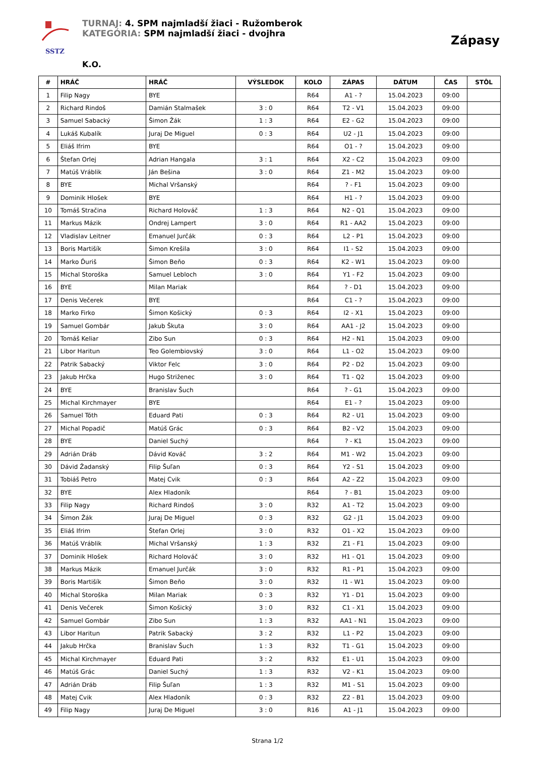SSTZ
TURNAJ: 4. SPM najmladší žiaci - Ružomberok
KATEGÓRIA: SPM najmladší žiaci - dvojhra
Zápasy
K.O.
| # | HRÁČ | HRÁČ | VÝSLEDOK | KOLO | ZÁPAS | DÁTUM | ČAS | STÔL |
| --- | --- | --- | --- | --- | --- | --- | --- | --- |
| 1 | Filip Nagy | BYE | | R64 | A1 - ? | 15.04.2023 | 09:00 | |
| 2 | Richard Rindoš | Damián Stalmašek | 3 : 0 | R64 | T2 - V1 | 15.04.2023 | 09:00 | |
| 3 | Samuel Sabacký | Šimon Žák | 1 : 3 | R64 | E2 - G2 | 15.04.2023 | 09:00 | |
| 4 | Lukáš Kubalík | Juraj De Miguel | 0 : 3 | R64 | U2 - J1 | 15.04.2023 | 09:00 | |
| 5 | Eliáš Ifrim | BYE | | R64 | O1 - ? | 15.04.2023 | 09:00 | |
| 6 | Štefan Orlej | Adrian Hangala | 3 : 1 | R64 | X2 - C2 | 15.04.2023 | 09:00 | |
| 7 | Matúš Vráblik | Ján Bešina | 3 : 0 | R64 | Z1 - M2 | 15.04.2023 | 09:00 | |
| 8 | BYE | Michal Vršanský | | R64 | ? - F1 | 15.04.2023 | 09:00 | |
| 9 | Dominik Hlošek | BYE | | R64 | H1 - ? | 15.04.2023 | 09:00 | |
| 10 | Tomáš Stračina | Richard Holováč | 1 : 3 | R64 | N2 - Q1 | 15.04.2023 | 09:00 | |
| 11 | Markus Mázik | Ondrej Lampert | 3 : 0 | R64 | R1 - AA2 | 15.04.2023 | 09:00 | |
| 12 | Vladislav Leitner | Emanuel Jurčák | 0 : 3 | R64 | L2 - P1 | 15.04.2023 | 09:00 | |
| 13 | Boris Martišík | Šimon Krešila | 3 : 0 | R64 | I1 - S2 | 15.04.2023 | 09:00 | |
| 14 | Marko Ďuriš | Šimon Beňo | 0 : 3 | R64 | K2 - W1 | 15.04.2023 | 09:00 | |
| 15 | Michal Storoška | Samuel Lebloch | 3 : 0 | R64 | Y1 - F2 | 15.04.2023 | 09:00 | |
| 16 | BYE | Milan Mariak | | R64 | ? - D1 | 15.04.2023 | 09:00 | |
| 17 | Denis Večerek | BYE | | R64 | C1 - ? | 15.04.2023 | 09:00 | |
| 18 | Marko Firko | Šimon Košický | 0 : 3 | R64 | I2 - X1 | 15.04.2023 | 09:00 | |
| 19 | Samuel Gombár | Jakub Škuta | 3 : 0 | R64 | AA1 - J2 | 15.04.2023 | 09:00 | |
| 20 | Tomáš Keliar | Zibo Sun | 0 : 3 | R64 | H2 - N1 | 15.04.2023 | 09:00 | |
| 21 | Libor Haritun | Teo Golembiovský | 3 : 0 | R64 | L1 - O2 | 15.04.2023 | 09:00 | |
| 22 | Patrik Sabacký | Viktor Felc | 3 : 0 | R64 | P2 - D2 | 15.04.2023 | 09:00 | |
| 23 | Jakub Hrčka | Hugo Striženec | 3 : 0 | R64 | T1 - Q2 | 15.04.2023 | 09:00 | |
| 24 | BYE | Branislav Šuch | | R64 | ? - G1 | 15.04.2023 | 09:00 | |
| 25 | Michal Kirchmayer | BYE | | R64 | E1 - ? | 15.04.2023 | 09:00 | |
| 26 | Samuel Tóth | Eduard Pati | 0 : 3 | R64 | R2 - U1 | 15.04.2023 | 09:00 | |
| 27 | Michal Popadič | Matúš Grác | 0 : 3 | R64 | B2 - V2 | 15.04.2023 | 09:00 | |
| 28 | BYE | Daniel Suchý | | R64 | ? - K1 | 15.04.2023 | 09:00 | |
| 29 | Adrián Dráb | Dávid Kováč | 3 : 2 | R64 | M1 - W2 | 15.04.2023 | 09:00 | |
| 30 | Dávid Žadanský | Filip Šuľan | 0 : 3 | R64 | Y2 - S1 | 15.04.2023 | 09:00 | |
| 31 | Tobiáš Petro | Matej Cvik | 0 : 3 | R64 | A2 - Z2 | 15.04.2023 | 09:00 | |
| 32 | BYE | Alex Hladoník | | R64 | ? - B1 | 15.04.2023 | 09:00 | |
| 33 | Filip Nagy | Richard Rindoš | 3 : 0 | R32 | A1 - T2 | 15.04.2023 | 09:00 | |
| 34 | Šimon Žák | Juraj De Miguel | 0 : 3 | R32 | G2 - J1 | 15.04.2023 | 09:00 | |
| 35 | Eliáš Ifrim | Štefan Orlej | 3 : 0 | R32 | O1 - X2 | 15.04.2023 | 09:00 | |
| 36 | Matúš Vráblik | Michal Vršanský | 1 : 3 | R32 | Z1 - F1 | 15.04.2023 | 09:00 | |
| 37 | Dominik Hlošek | Richard Holováč | 3 : 0 | R32 | H1 - Q1 | 15.04.2023 | 09:00 | |
| 38 | Markus Mázik | Emanuel Jurčák | 3 : 0 | R32 | R1 - P1 | 15.04.2023 | 09:00 | |
| 39 | Boris Martišík | Šimon Beňo | 3 : 0 | R32 | I1 - W1 | 15.04.2023 | 09:00 | |
| 40 | Michal Storoška | Milan Mariak | 0 : 3 | R32 | Y1 - D1 | 15.04.2023 | 09:00 | |
| 41 | Denis Večerek | Šimon Košický | 3 : 0 | R32 | C1 - X1 | 15.04.2023 | 09:00 | |
| 42 | Samuel Gombár | Zibo Sun | 1 : 3 | R32 | AA1 - N1 | 15.04.2023 | 09:00 | |
| 43 | Libor Haritun | Patrik Sabacký | 3 : 2 | R32 | L1 - P2 | 15.04.2023 | 09:00 | |
| 44 | Jakub Hrčka | Branislav Šuch | 1 : 3 | R32 | T1 - G1 | 15.04.2023 | 09:00 | |
| 45 | Michal Kirchmayer | Eduard Pati | 3 : 2 | R32 | E1 - U1 | 15.04.2023 | 09:00 | |
| 46 | Matúš Grác | Daniel Suchý | 1 : 3 | R32 | V2 - K1 | 15.04.2023 | 09:00 | |
| 47 | Adrián Dráb | Filip Šuľan | 1 : 3 | R32 | M1 - S1 | 15.04.2023 | 09:00 | |
| 48 | Matej Cvik | Alex Hladoník | 0 : 3 | R32 | Z2 - B1 | 15.04.2023 | 09:00 | |
| 49 | Filip Nagy | Juraj De Miguel | 3 : 0 | R16 | A1 - J1 | 15.04.2023 | 09:00 | |
Strana 1/2